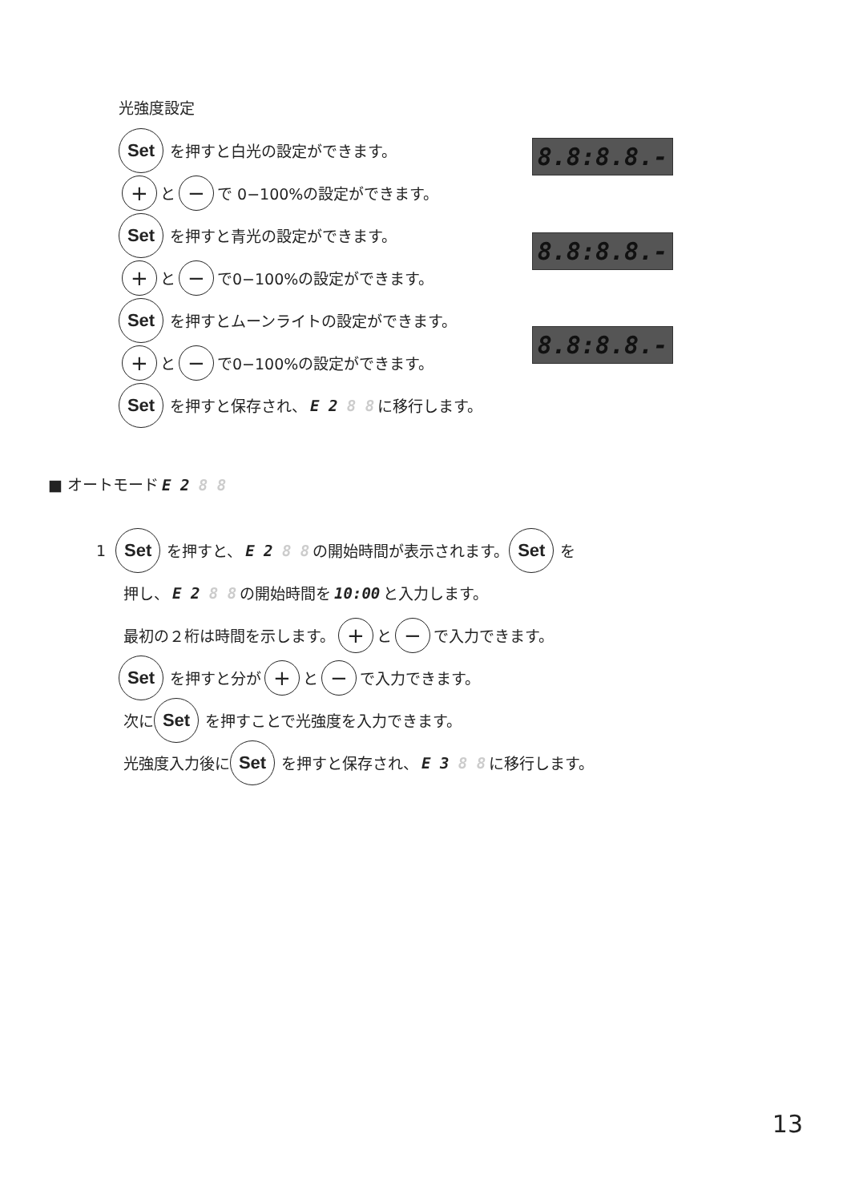光強度設定
Set を押すと白光の設定ができます。
+ と − で 0−100%の設定ができます。
Set を押すと青光の設定ができます。
+ と − で0−100%の設定ができます。
Set を押すとムーンライトの設定ができます。
+ と − で0−100%の設定ができます。
Set を押すと保存され、 E 2 8 8 に移行します。
8.8:8.8.-
8.8:8.8.-
8.8:8.8.-
■ オートモード E 2 8 8
1 Set を押すと、 E 2 8 8 の開始時間が表示されます。 Set を
押し、 E 2 8 8 の開始時間を 10:00 と入力します。
最初の２桁は時間を示します。 + と − で入力できます。
Set を押すと分が + と − で入力できます。
次に Set を押すことで光強度を入力できます。
光強度入力後に Set を押すと保存され、 E 3 8 8 に移行します。
13